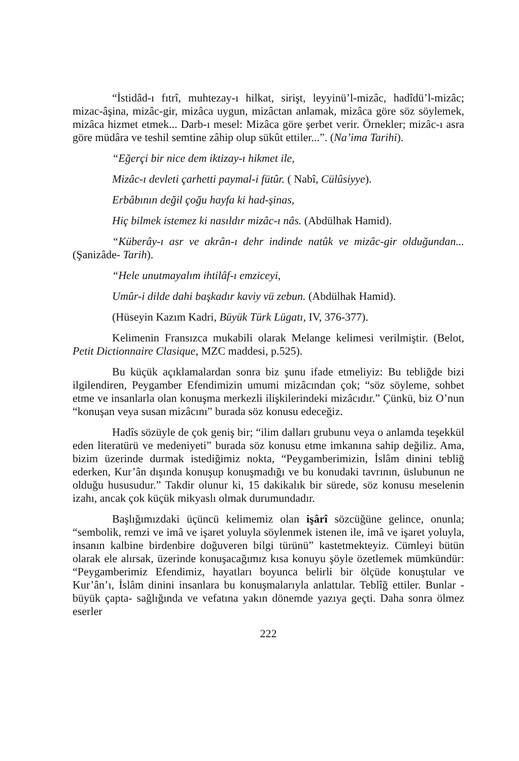“İstidâd-ı fıtrî, muhtezay-ı hilkat, sirişt, leyyinü’l-mizâc, hadîdü’l-mizâc; mizac-âşina, mizâc-gir, mizâca uygun, mizâctan anlamak, mizâca göre söz söylemek, mizâca hizmet etmek... Darb-ı mesel: Mizâca göre şerbet verir. Örnekler; mizâc-ı asra göre müdâra ve teshil semtine zâhip olup sükût ettiler...”. (Na’ima Tarihi).
“Eğerçi bir nice dem iktizay-ı hikmet ile,
Mizâc-ı devleti çarhetti paymal-i fütûr. ( Nabî, Cülûsiyye).
Erbâbının değil çoğu hayfa ki had-şinas,
Hiç bilmek istemez ki nasıldır mizâc-ı nâs. (Abdülhak Hamid).
“Küberây-ı asr ve akrân-ı dehr indinde natûk ve mizâc-gir olduğundan...(Şanizâde- Tarih).
“Hele unutmayalım ihtilâf-ı emziceyi,
Umûr-i dilde dahi başkadır kaviy vü zebun. (Abdülhak Hamid).
(Hüseyin Kazım Kadri, Büyük Türk Lügatı, IV, 376-377).
Kelimenin Fransızca mukabili olarak Melange kelimesi verilmiştir. (Belot, Petit Dictionnaire Clasique, MZC maddesi, p.525).
Bu küçük açıklamalardan sonra biz şunu ifade etmeliyiz: Bu tebliğde bizi ilgilendiren, Peygamber Efendimizin umumi mizâcından çok; “söz söyleme, sohbet etme ve insanlarla olan konuşma merkezli ilişkilerindeki mizâcıdır.” Çünkü, biz O’nun “konuşan veya susan mizâcını” burada söz konusu edeceğiz.
Hadîs sözüyle de çok geniş bir; “ilim dalları grubunu veya o anlamda teşekkül eden literatürü ve medeniyeti” burada söz konusu etme imkanına sahip değiliz. Ama, bizim üzerinde durmak istediğimiz nokta, “Peygamberimizin, İslâm dinini tebliğ ederken, Kur’ân dışında konuşup konuşmadığı ve bu konudaki tavrının, üslubunun ne olduğu hususudur.” Takdir olunur ki, 15 dakikalık bir sürede, söz konusu meselenin izahı, ancak çok küçük mikyaslı olmak durumundadır.
Başlığımızdaki üçüncü kelimemiz olan işârî sözcüğüne gelince, onunla; “sembolik, remzi ve imâ ve işaret yoluyla söylenmek istenen ile, imâ ve işaret yoluyla, insanın kalbine birdenbire doğuveren bilgi türünü” kastetmekteyiz. Cümleyi bütün olarak ele alırsak, üzerinde konuşacağımız kısa konuyu şöyle özetlemek mümkündür: “Peygamberimiz Efendimiz, hayatları boyunca belirli bir ölçüde konuştular ve Kur’ân’ı, İslâm dinini insanlara bu konuşmalarıyla anlattılar. Teblîğ ettiler. Bunlar -büyük çapta- sağlığında ve vefatına yakın dönemde yazıya geçti. Daha sonra ölmez eserler
222